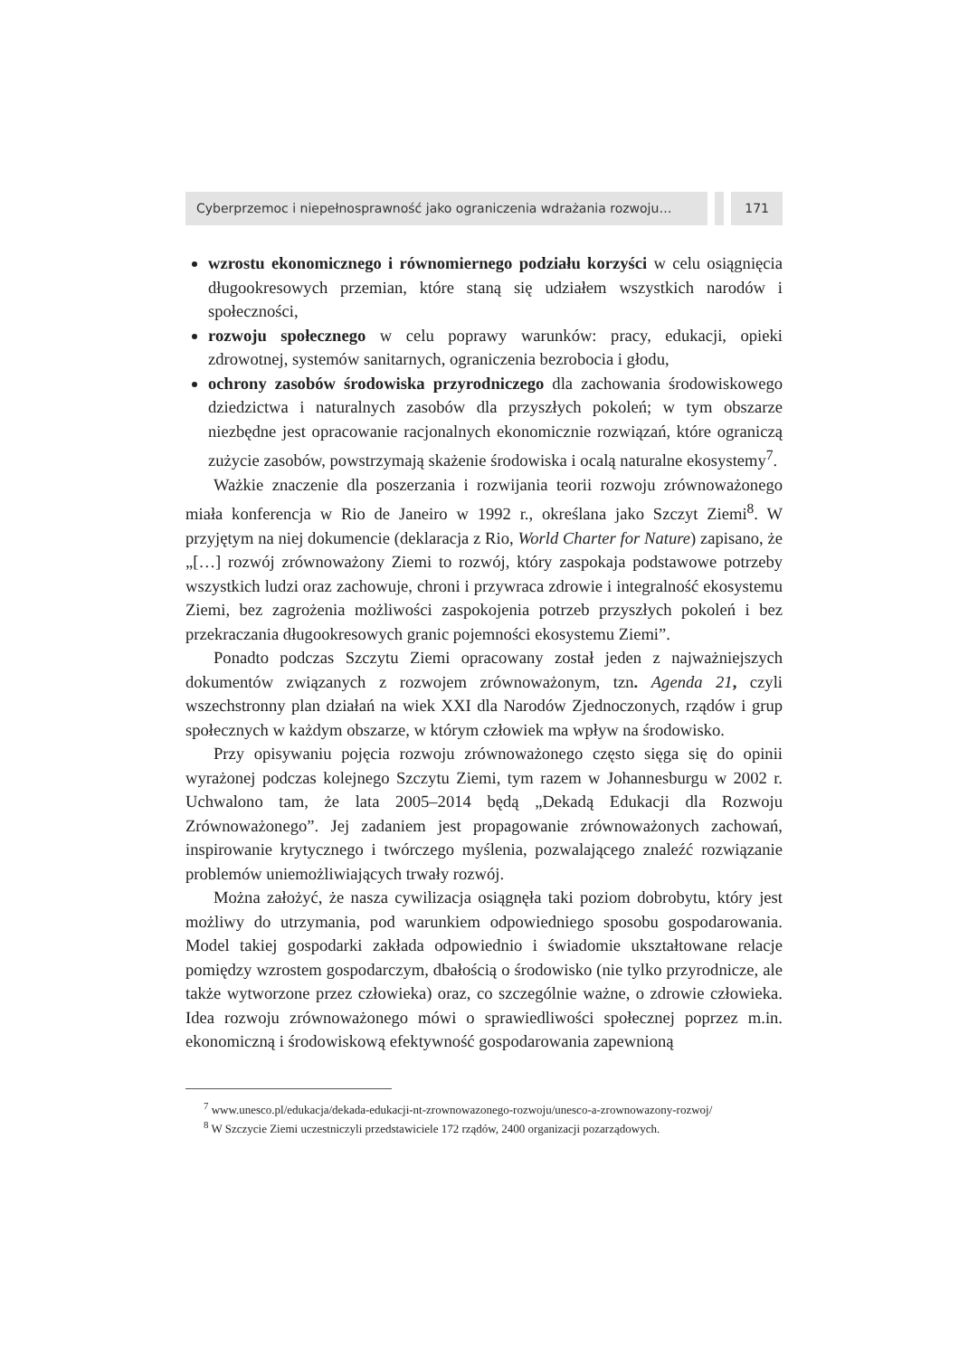Cyberprzemoc i niepełnosprawność jako ograniczenia wdrażania rozwoju… 171
wzrostu ekonomicznego i równomiernego podziału korzyści w celu osiągnięcia długookresowych przemian, które staną się udziałem wszystkich narodów i społeczności,
rozwoju społecznego w celu poprawy warunków: pracy, edukacji, opieki zdrowotnej, systemów sanitarnych, ograniczenia bezrobocia i głodu,
ochrony zasobów środowiska przyrodniczego dla zachowania środowiskowego dziedzictwa i naturalnych zasobów dla przyszłych pokoleń; w tym obszarze niezbędne jest opracowanie racjonalnych ekonomicznie rozwiązań, które ograniczą zużycie zasobów, powstrzymają skażenie środowiska i ocalą naturalne ekosystemy<sup>7</sup>.
Ważkie znaczenie dla poszerzania i rozwijania teorii rozwoju zrównoważonego miała konferencja w Rio de Janeiro w 1992 r., określana jako Szczyt Ziemi<sup>8</sup>. W przyjętym na niej dokumencie (deklaracja z Rio, World Charter for Nature) zapisano, że „[…] rozwój zrównoważony Ziemi to rozwój, który zaspokaja podstawowe potrzeby wszystkich ludzi oraz zachowuje, chroni i przywraca zdrowie i integralność ekosystemu Ziemi, bez zagrożenia możliwości zaspokojenia potrzeb przyszłych pokoleń i bez przekraczania długookresowych granic pojemności ekosystemu Ziemi”.
Ponadto podczas Szczytu Ziemi opracowany został jeden z najważniejszych dokumentów związanych z rozwojem zrównoważonym, tzn. Agenda 21, czyli wszechstronny plan działań na wiek XXI dla Narodów Zjednoczonych, rządów i grup społecznych w każdym obszarze, w którym człowiek ma wpływ na środowisko.
Przy opisywaniu pojęcia rozwoju zrównoważonego często sięga się do opinii wyrażonej podczas kolejnego Szczytu Ziemi, tym razem w Johannesburgu w 2002 r. Uchwalono tam, że lata 2005–2014 będą „Dekadą Edukacji dla Rozwoju Zrównoważonego”. Jej zadaniem jest propagowanie zrównoważonych zachowań, inspirowanie krytycznego i twórczego myślenia, pozwalającego znaleźć rozwiązanie problemów uniemożliwiających trwały rozwój.
Można założyć, że nasza cywilizacja osiągnęła taki poziom dobrobytu, który jest możliwy do utrzymania, pod warunkiem odpowiedniego sposobu gospodarowania. Model takiej gospodarki zakłada odpowiednio i świadomie ukształtowane relacje pomiędzy wzrostem gospodarczym, dbałością o środowisko (nie tylko przyrodnicze, ale także wytworzone przez człowieka) oraz, co szczególnie ważne, o zdrowie człowieka. Idea rozwoju zrównoważonego mówi o sprawiedliwości społecznej poprzez m.in. ekonomiczną i środowiskową efektywność gospodarowania zapewnioną
<sup>7</sup> www.unesco.pl/edukacja/dekada-edukacji-nt-zrownowazonego-rozwoju/unesco-a-zrownowazony-rozwoj/
<sup>8</sup> W Szczycie Ziemi uczestniczyli przedstawiciele 172 rządów, 2400 organizacji pozarządowych.